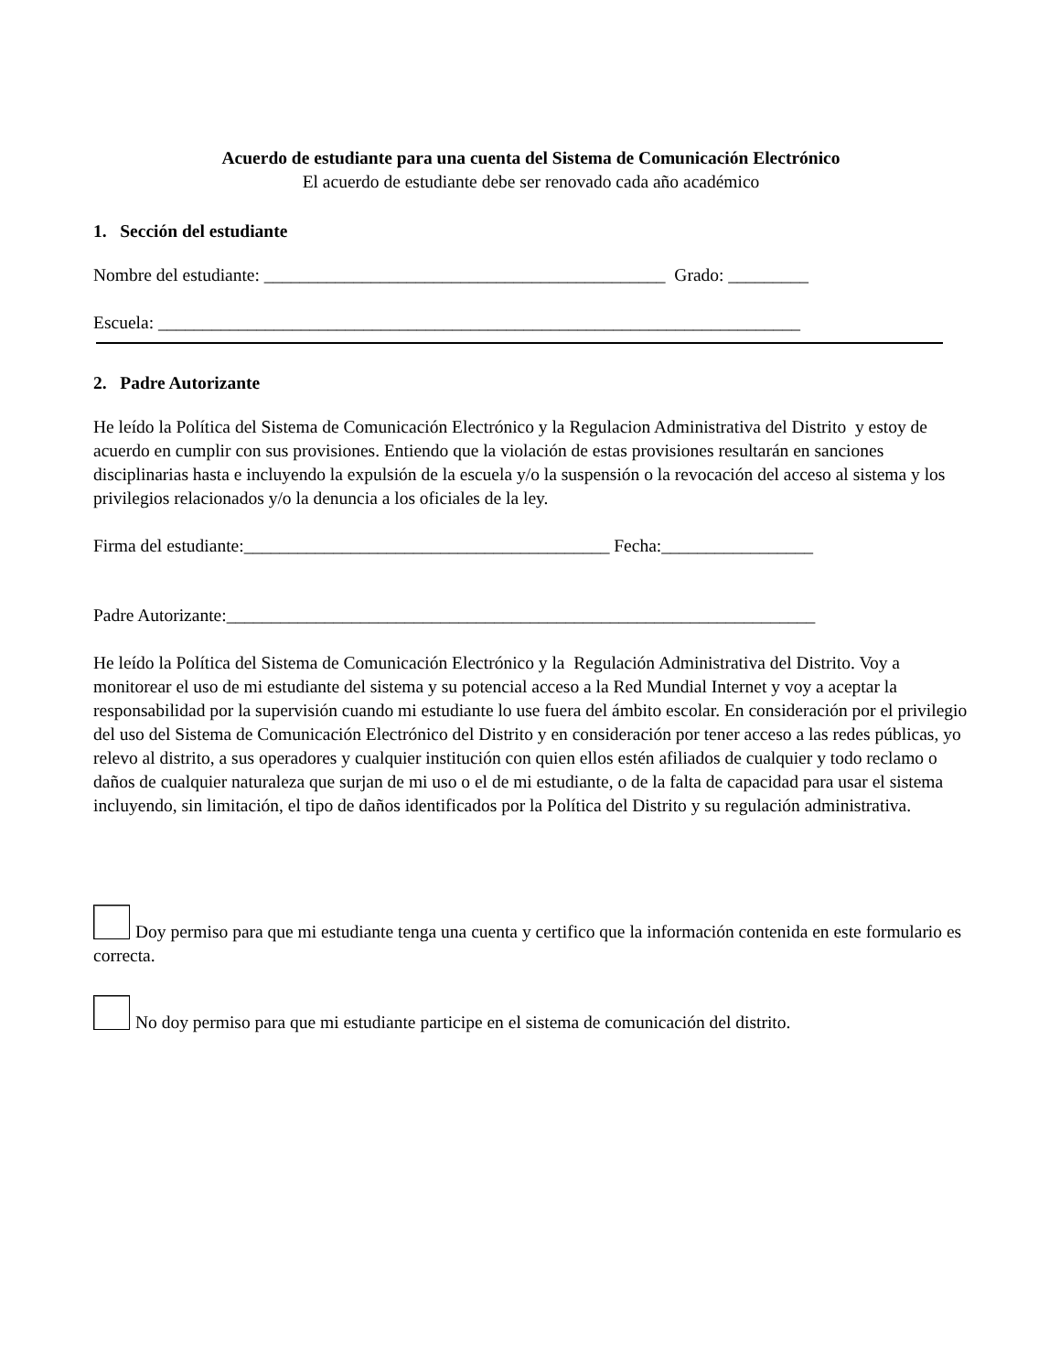Acuerdo de estudiante para una cuenta del Sistema de Comunicación Electrónico
El acuerdo de estudiante debe ser renovado cada año académico
1. Sección del estudiante
Nombre del estudiante: _____________________________________________ Grado: _________
Escuela: ________________________________________________________________________
2. Padre Autorizante
He leído la Política del Sistema de Comunicación Electrónico y la Regulacion Administrativa del Distrito y estoy de acuerdo en cumplir con sus provisiones. Entiendo que la violación de estas provisiones resultarán en sanciones disciplinarias hasta e incluyendo la expulsión de la escuela y/o la suspensión o la revocación del acceso al sistema y los privilegios relacionados y/o la denuncia a los oficiales de la ley.
Firma del estudiante:_________________________________________ Fecha:_________________
Padre Autorizante:__________________________________________________________________
He leído la Política del Sistema de Comunicación Electrónico y la Regulación Administrativa del Distrito. Voy a monitorear el uso de mi estudiante del sistema y su potencial acceso a la Red Mundial Internet y voy a aceptar la responsabilidad por la supervisión cuando mi estudiante lo use fuera del ámbito escolar. En consideración por el privilegio del uso del Sistema de Comunicación Electrónico del Distrito y en consideración por tener acceso a las redes públicas, yo relevo al distrito, a sus operadores y cualquier institución con quien ellos estén afiliados de cualquier y todo reclamo o daños de cualquier naturaleza que surjan de mi uso o el de mi estudiante, o de la falta de capacidad para usar el sistema incluyendo, sin limitación, el tipo de daños identificados por la Política del Distrito y su regulación administrativa.
Doy permiso para que mi estudiante tenga una cuenta y certifico que la información contenida en este formulario es correcta.
No doy permiso para que mi estudiante participe en el sistema de comunicación del distrito.